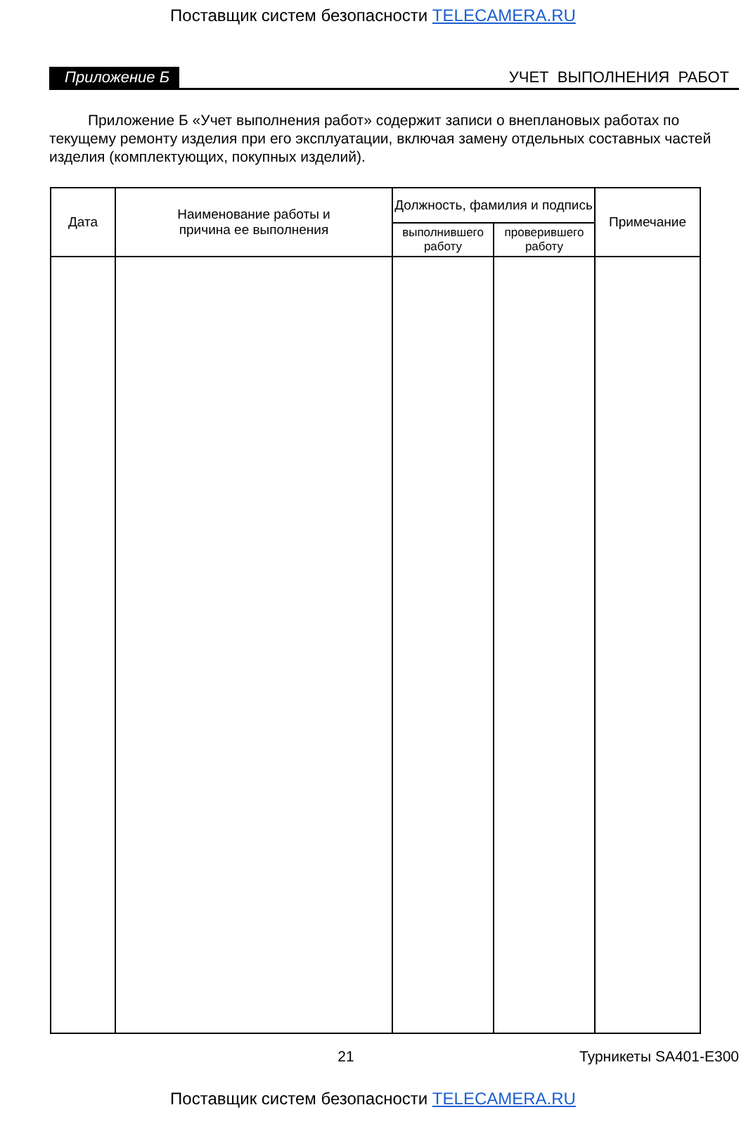Поставщик систем безопасности TELECAMERA.RU
Приложение Б УЧЕТ ВЫПОЛНЕНИЯ РАБОТ
Приложение Б «Учет выполнения работ» содержит записи о внеплановых работах по текущему ремонту изделия при его эксплуатации, включая замену отдельных составных частей изделия (комплектующих, покупных изделий).
| Дата | Наименование работы и причина ее выполнения | Должность, фамилия и подпись | | Примечание |
| | | выполнившего работу | проверившего работу | |
21 Турникеты SA401-E300
Поставщик систем безопасности TELECAMERA.RU